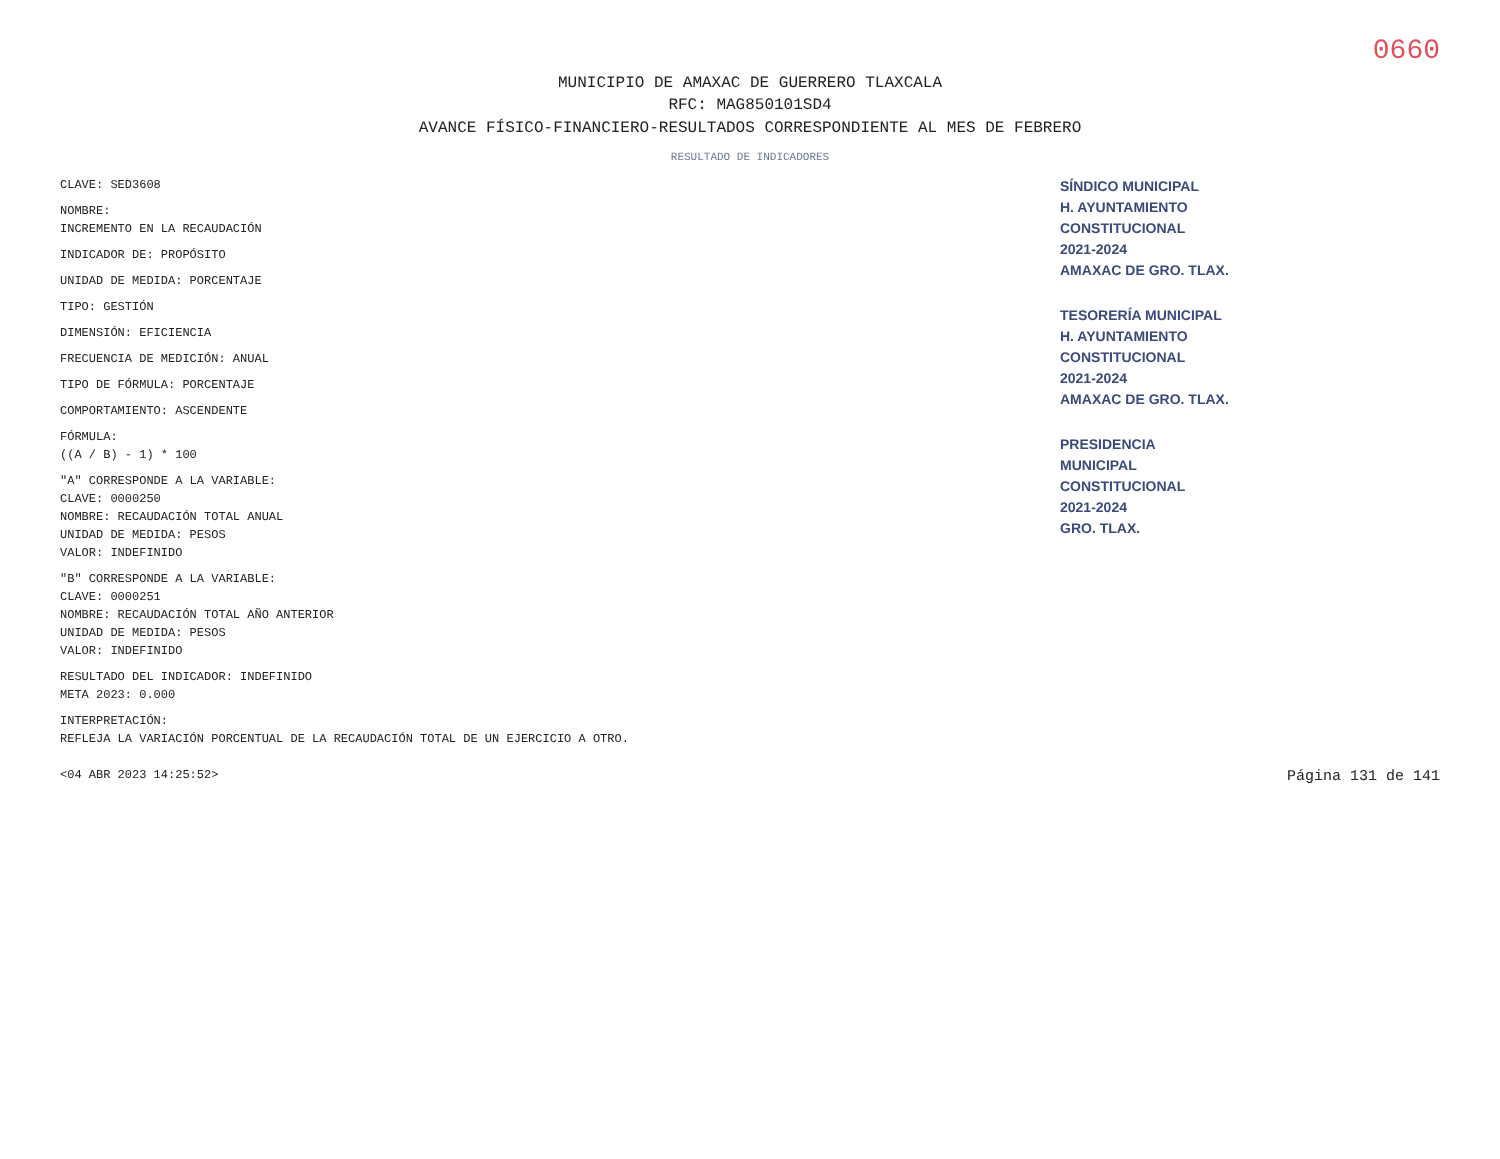0660
MUNICIPIO DE AMAXAC DE GUERRERO TLAXCALA
RFC: MAG850101SD4
AVANCE FÍSICO-FINANCIERO-RESULTADOS CORRESPONDIENTE AL MES DE FEBRERO
RESULTADO DE INDICADORES
CLAVE: SED3608
NOMBRE:
INCREMENTO EN LA RECAUDACIÓN
INDICADOR DE: PROPÓSITO
UNIDAD DE MEDIDA: PORCENTAJE
TIPO: GESTIÓN
DIMENSIÓN: EFICIENCIA
FRECUENCIA DE MEDICIÓN: ANUAL
TIPO DE FÓRMULA: PORCENTAJE
COMPORTAMIENTO: ASCENDENTE
FÓRMULA:
((A / B) - 1) * 100
"A" CORRESPONDE A LA VARIABLE:
CLAVE: 0000250
NOMBRE: RECAUDACIÓN TOTAL ANUAL
UNIDAD DE MEDIDA: PESOS
VALOR: INDEFINIDO
"B" CORRESPONDE A LA VARIABLE:
CLAVE: 0000251
NOMBRE: RECAUDACIÓN TOTAL AÑO ANTERIOR
UNIDAD DE MEDIDA: PESOS
VALOR: INDEFINIDO
RESULTADO DEL INDICADOR: INDEFINIDO
META 2023: 0.000
INTERPRETACIÓN:
REFLEJA LA VARIACIÓN PORCENTUAL DE LA RECAUDACIÓN TOTAL DE UN EJERCICIO A OTRO.
SÍNDICO MUNICIPAL
H. AYUNTAMIENTO
CONSTITUCIONAL
2021-2024
AMAXAC DE GRO. TLAX.
TESORERÍA MUNICIPAL
H. AYUNTAMIENTO
CONSTITUCIONAL
2021-2024
AMAXAC DE GRO. TLAX.
PRESIDENCIA
MUNICIPAL
CONSTITUCIONAL
2021-2024
GRO. TLAX.
<04 ABR 2023 14:25:52> Página 131 de 141